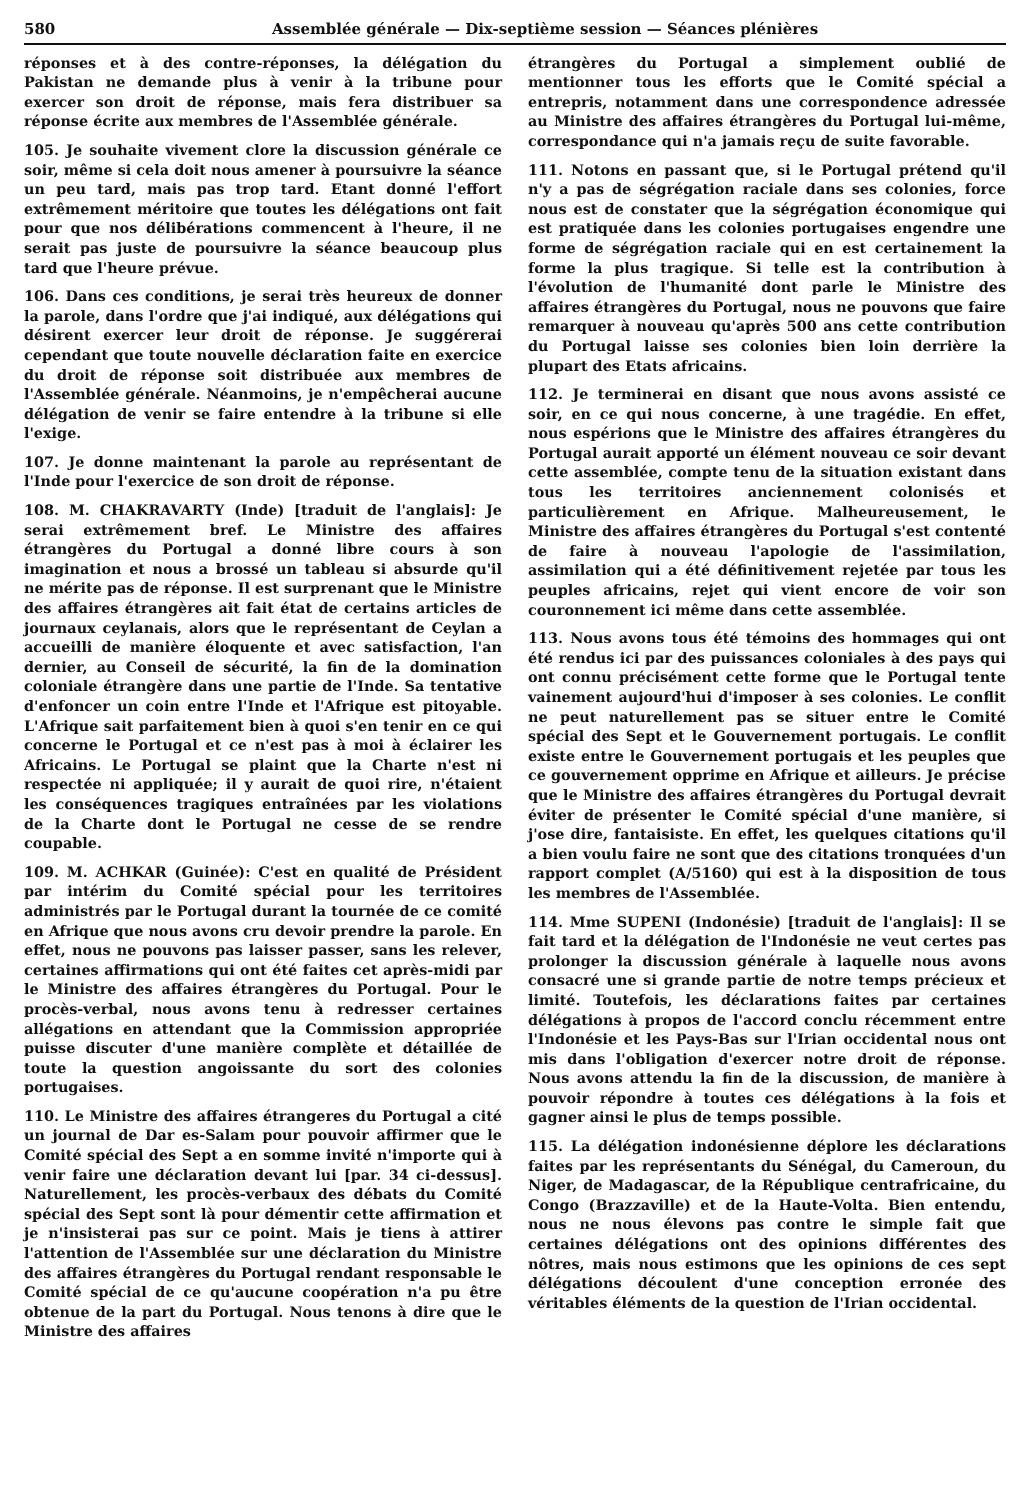580 Assemblée générale — Dix-septième session — Séances plénières
réponses et à des contre-réponses, la délégation du Pakistan ne demande plus à venir à la tribune pour exercer son droit de réponse, mais fera distribuer sa réponse écrite aux membres de l'Assemblée générale.
105. Je souhaite vivement clore la discussion générale ce soir, même si cela doit nous amener à poursuivre la séance un peu tard, mais pas trop tard. Etant donné l'effort extrêmement méritoire que toutes les délégations ont fait pour que nos délibérations commencent à l'heure, il ne serait pas juste de poursuivre la séance beaucoup plus tard que l'heure prévue.
106. Dans ces conditions, je serai très heureux de donner la parole, dans l'ordre que j'ai indiqué, aux délégations qui désirent exercer leur droit de réponse. Je suggérerai cependant que toute nouvelle déclaration faite en exercice du droit de réponse soit distribuée aux membres de l'Assemblée générale. Néanmoins, je n'empêcherai aucune délégation de venir se faire entendre à la tribune si elle l'exige.
107. Je donne maintenant la parole au représentant de l'Inde pour l'exercice de son droit de réponse.
108. M. CHAKRAVARTY (Inde) [traduit de l'anglais]: Je serai extrêmement bref. Le Ministre des affaires étrangères du Portugal a donné libre cours à son imagination et nous a brossé un tableau si absurde qu'il ne mérite pas de réponse. Il est surprenant que le Ministre des affaires étrangères ait fait état de certains articles de journaux ceylanais, alors que le représentant de Ceylan a accueilli de manière éloquente et avec satisfaction, l'an dernier, au Conseil de sécurité, la fin de la domination coloniale étrangère dans une partie de l'Inde. Sa tentative d'enfoncer un coin entre l'Inde et l'Afrique est pitoyable. L'Afrique sait parfaitement bien à quoi s'en tenir en ce qui concerne le Portugal et ce n'est pas à moi à éclairer les Africains. Le Portugal se plaint que la Charte n'est ni respectée ni appliquée; il y aurait de quoi rire, n'étaient les conséquences tragiques entraînées par les violations de la Charte dont le Portugal ne cesse de se rendre coupable.
109. M. ACHKAR (Guinée): C'est en qualité de Président par intérim du Comité spécial pour les territoires administrés par le Portugal durant la tournée de ce comité en Afrique que nous avons cru devoir prendre la parole. En effet, nous ne pouvons pas laisser passer, sans les relever, certaines affirmations qui ont été faites cet après-midi par le Ministre des affaires étrangères du Portugal. Pour le procès-verbal, nous avons tenu à redresser certaines allégations en attendant que la Commission appropriée puisse discuter d'une manière complète et détaillée de toute la question angoissante du sort des colonies portugaises.
110. Le Ministre des affaires étrangeres du Portugal a cité un journal de Dar es-Salam pour pouvoir affirmer que le Comité spécial des Sept a en somme invité n'importe qui à venir faire une déclaration devant lui [par. 34 ci-dessus]. Naturellement, les procès-verbaux des débats du Comité spécial des Sept sont là pour démentir cette affirmation et je n'insisterai pas sur ce point. Mais je tiens à attirer l'attention de l'Assemblée sur une déclaration du Ministre des affaires étrangères du Portugal rendant responsable le Comité spécial de ce qu'aucune coopération n'a pu être obtenue de la part du Portugal. Nous tenons à dire que le Ministre des affaires
étrangères du Portugal a simplement oublié de mentionner tous les efforts que le Comité spécial a entrepris, notamment dans une correspondence adressée au Ministre des affaires étrangères du Portugal lui-même, correspondance qui n'a jamais reçu de suite favorable.
111. Notons en passant que, si le Portugal prétend qu'il n'y a pas de ségrégation raciale dans ses colonies, force nous est de constater que la ségrégation économique qui est pratiquée dans les colonies portugaises engendre une forme de ségrégation raciale qui en est certainement la forme la plus tragique. Si telle est la contribution à l'évolution de l'humanité dont parle le Ministre des affaires étrangères du Portugal, nous ne pouvons que faire remarquer à nouveau qu'après 500 ans cette contribution du Portugal laisse ses colonies bien loin derrière la plupart des Etats africains.
112. Je terminerai en disant que nous avons assisté ce soir, en ce qui nous concerne, à une tragédie. En effet, nous espérions que le Ministre des affaires étrangères du Portugal aurait apporté un élément nouveau ce soir devant cette assemblée, compte tenu de la situation existant dans tous les territoires anciennement colonisés et particulièrement en Afrique. Malheureusement, le Ministre des affaires étrangères du Portugal s'est contenté de faire à nouveau l'apologie de l'assimilation, assimilation qui a été définitivement rejetée par tous les peuples africains, rejet qui vient encore de voir son couronnement ici même dans cette assemblée.
113. Nous avons tous été témoins des hommages qui ont été rendus ici par des puissances coloniales à des pays qui ont connu précisément cette forme que le Portugal tente vainement aujourd'hui d'imposer à ses colonies. Le conflit ne peut naturellement pas se situer entre le Comité spécial des Sept et le Gouvernement portugais. Le conflit existe entre le Gouvernement portugais et les peuples que ce gouvernement opprime en Afrique et ailleurs. Je précise que le Ministre des affaires étrangères du Portugal devrait éviter de présenter le Comité spécial d'une manière, si j'ose dire, fantaisiste. En effet, les quelques citations qu'il a bien voulu faire ne sont que des citations tronquées d'un rapport complet (A/5160) qui est à la disposition de tous les membres de l'Assemblée.
114. Mme SUPENI (Indonésie) [traduit de l'anglais]: Il se fait tard et la délégation de l'Indonésie ne veut certes pas prolonger la discussion générale à laquelle nous avons consacré une si grande partie de notre temps précieux et limité. Toutefois, les déclarations faites par certaines délégations à propos de l'accord conclu récemment entre l'Indonésie et les Pays-Bas sur l'Irian occidental nous ont mis dans l'obligation d'exercer notre droit de réponse. Nous avons attendu la fin de la discussion, de manière à pouvoir répondre à toutes ces délégations à la fois et gagner ainsi le plus de temps possible.
115. La délégation indonésienne déplore les déclarations faites par les représentants du Sénégal, du Cameroun, du Niger, de Madagascar, de la République centrafricaine, du Congo (Brazzaville) et de la Haute-Volta. Bien entendu, nous ne nous élevons pas contre le simple fait que certaines délégations ont des opinions différentes des nôtres, mais nous estimons que les opinions de ces sept délégations découlent d'une conception erronée des véritables éléments de la question de l'Irian occidental.